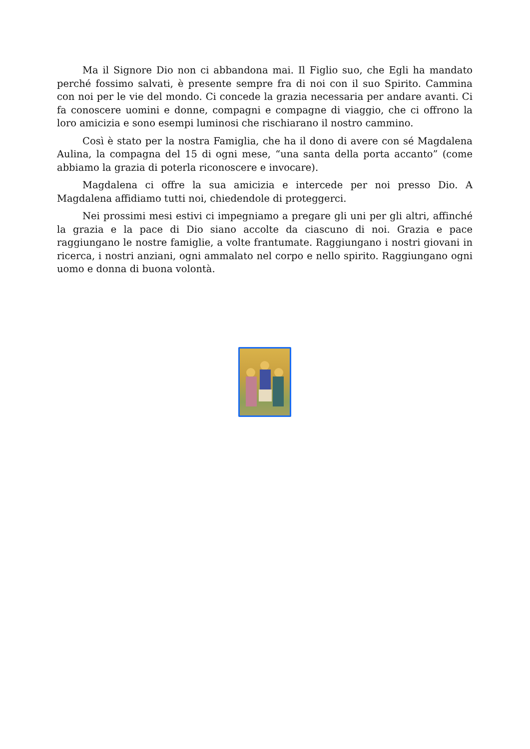Ma il Signore Dio non ci abbandona mai. Il Figlio suo, che Egli ha mandato perché fossimo salvati, è presente sempre fra di noi con il suo Spirito. Cammina con noi per le vie del mondo. Ci concede la grazia necessaria per andare avanti. Ci fa conoscere uomini e donne, compagni e compagne di viaggio, che ci offrono la loro amicizia e sono esempi luminosi che rischiarano il nostro cammino.
Così è stato per la nostra Famiglia, che ha il dono di avere con sé Magdalena Aulina, la compagna del 15 di ogni mese, “una santa della porta accanto” (come abbiamo la grazia di poterla riconoscere e invocare).
Magdalena ci offre la sua amicizia e intercede per noi presso Dio. A Magdalena affidiamo tutti noi, chiedendole di proteggerci.
Nei prossimi mesi estivi ci impegniamo a pregare gli uni per gli altri, affinché la grazia e la pace di Dio siano accolte da ciascuno di noi. Grazia e pace raggiungano le nostre famiglie, a volte frantumate. Raggiungano i nostri giovani in ricerca, i nostri anziani, ogni ammalato nel corpo e nello spirito. Raggiungano ogni uomo e donna di buona volontà.